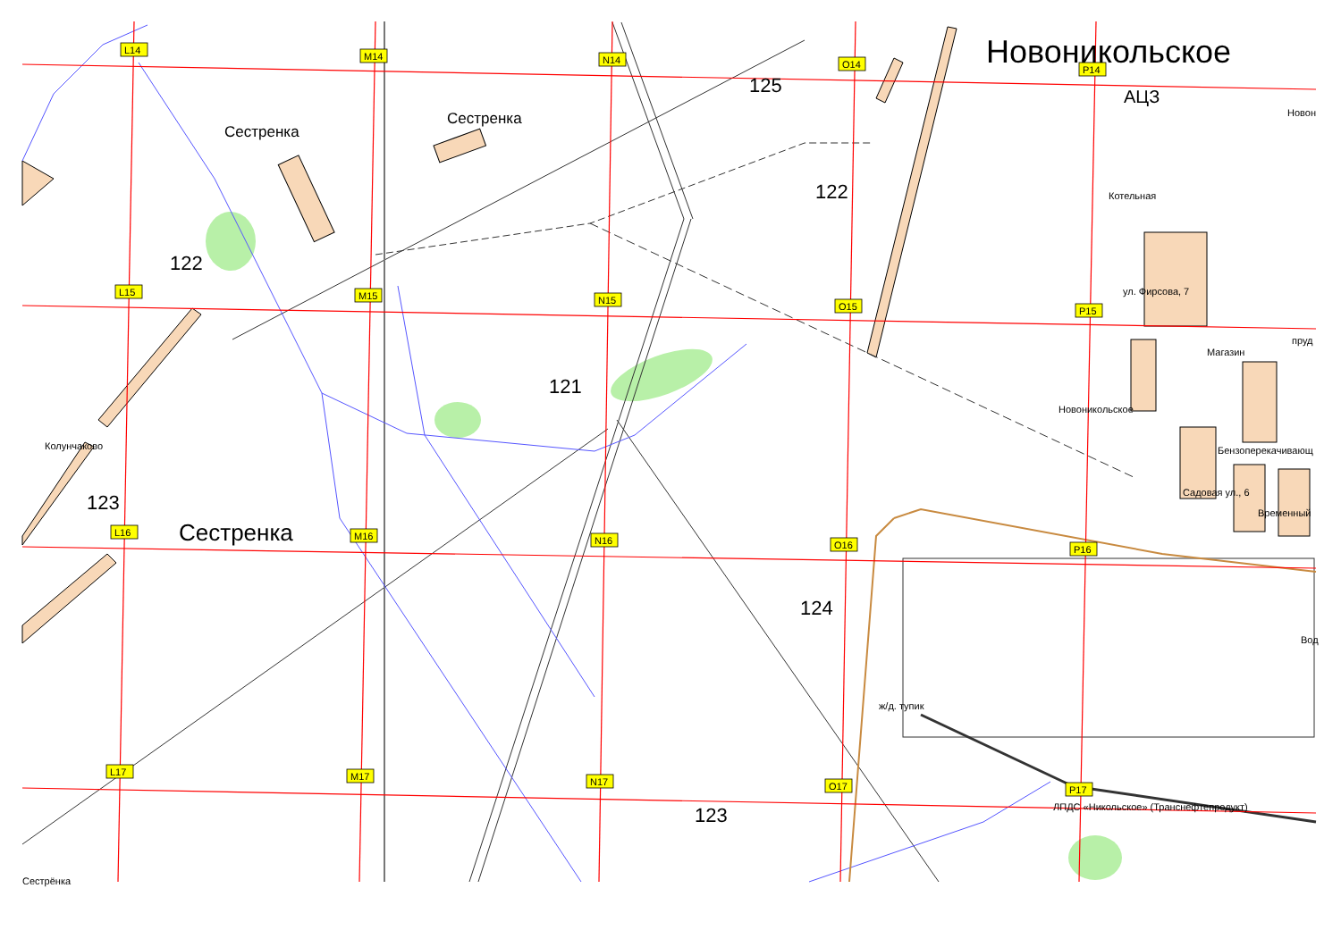L14
M14
N14
O14
P14
L15
M15
N15
O15
P15
L16
M16
N16
O16
P16
L17
M17
N17
O17
P17
Новоникольское
Новон
125
АЦЗ
Сестренка
Сестренка
122
Котельная
122
ул. Фирсова, 7
пруд
Магазин
121
Новоникольское
Колунчаково
Бензоперекачивающ
Садовая ул., 6
123
Временный
Сестренка
124
Вод
ж/д. тупик
ЛПДС «Никольское» (Транснефтепродукт)
123
Сестрёнка